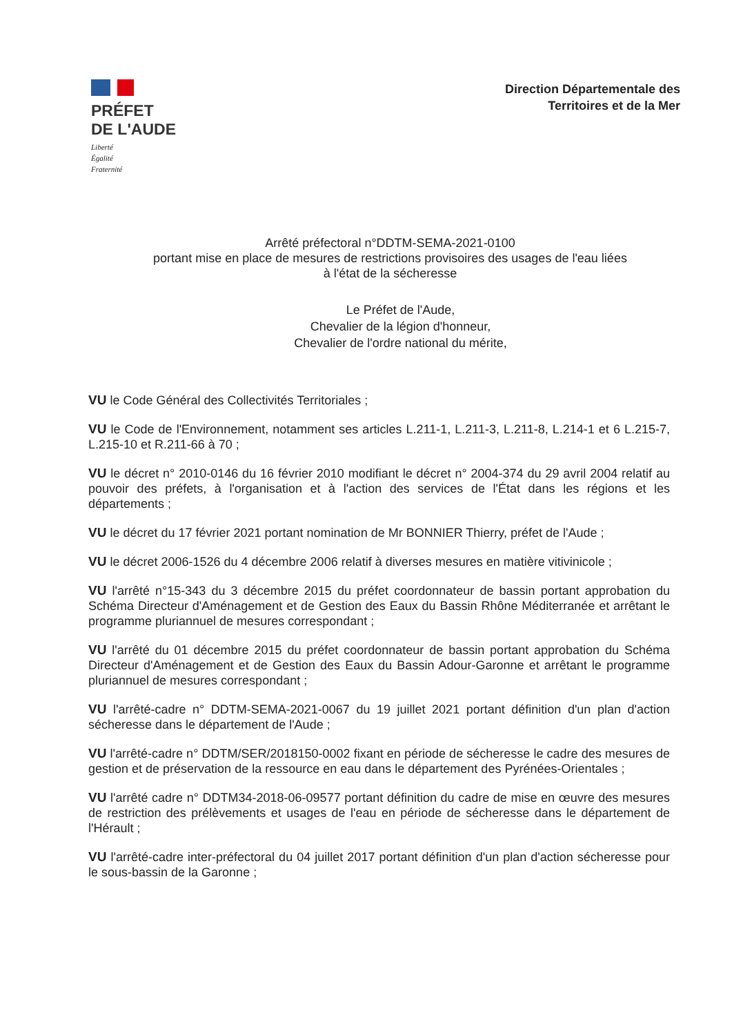PRÉFET
DE L'AUDE
Liberté
Égalité
Fraternité
Direction Départementale des
Territoires et de la Mer
Arrêté préfectoral n°DDTM-SEMA-2021-0100
portant mise en place de mesures de restrictions provisoires des usages de l'eau liées
à l'état de la sécheresse
Le Préfet de l'Aude,
Chevalier de la légion d'honneur,
Chevalier de l'ordre national du mérite,
VU le Code Général des Collectivités Territoriales ;
VU le Code de l'Environnement, notamment ses articles L.211-1, L.211-3, L.211-8, L.214-1 et 6 L.215-7, L.215-10 et R.211-66 à 70 ;
VU le décret n° 2010-0146 du 16 février 2010 modifiant le décret n° 2004-374 du 29 avril 2004 relatif au pouvoir des préfets, à l'organisation et à l'action des services de l'État dans les régions et les départements ;
VU le décret du 17 février 2021 portant nomination de Mr BONNIER Thierry, préfet de l'Aude ;
VU le décret 2006-1526 du 4 décembre 2006 relatif à diverses mesures en matière vitivinicole ;
VU l'arrêté n°15-343 du 3 décembre 2015 du préfet coordonnateur de bassin portant approbation du Schéma Directeur d'Aménagement et de Gestion des Eaux du Bassin Rhône Méditerranée et arrêtant le programme pluriannuel de mesures correspondant ;
VU l'arrêté du 01 décembre 2015 du préfet coordonnateur de bassin portant approbation du Schéma Directeur d'Aménagement et de Gestion des Eaux du Bassin Adour-Garonne et arrêtant le programme pluriannuel de mesures correspondant ;
VU l'arrêté-cadre n° DDTM-SEMA-2021-0067 du 19 juillet 2021 portant définition d'un plan d'action sécheresse dans le département de l'Aude ;
VU l'arrêté-cadre n° DDTM/SER/2018150-0002 fixant en période de sécheresse le cadre des mesures de gestion et de préservation de la ressource en eau dans le département des Pyrénées-Orientales ;
VU l'arrêté cadre n° DDTM34-2018-06-09577 portant définition du cadre de mise en œuvre des mesures de restriction des prélèvements et usages de l'eau en période de sécheresse dans le département de l'Hérault ;
VU l'arrêté-cadre inter-préfectoral du 04 juillet 2017 portant définition d'un plan d'action sécheresse pour le sous-bassin de la Garonne ;